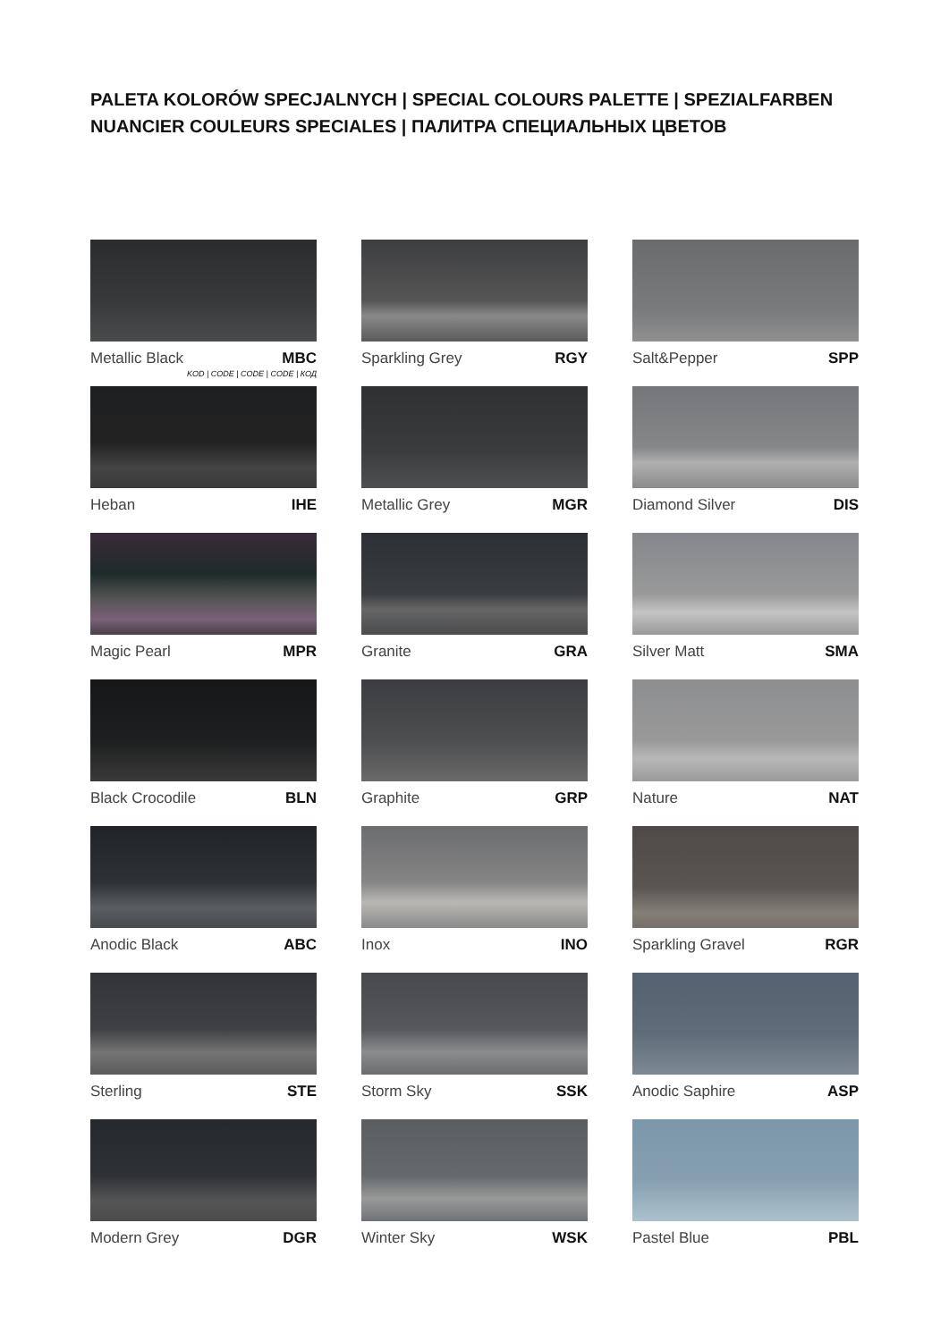PALETA KOLORÓW SPECJALNYCH | SPECIAL COLOURS PALETTE | SPEZIALFARBEN
NUANCIER COULEURS SPECIALES | ПАЛИТРА СПЕЦИАЛЬНЫХ ЦВЕТОВ
Metallic Black MBC
KOD | CODE | CODE | CODE | КОД
Sparkling Grey RGY
Salt&Pepper SPP
Heban IHE
Metallic Grey MGR
Diamond Silver DIS
Magic Pearl MPR
Granite GRA
Silver Matt SMA
Black Crocodile BLN
Graphite GRP
Nature NAT
Anodic Black ABC
Inox INO
Sparkling Gravel RGR
Sterling STE
Storm Sky SSK
Anodic Saphire ASP
Modern Grey DGR
Winter Sky WSK
Pastel Blue PBL